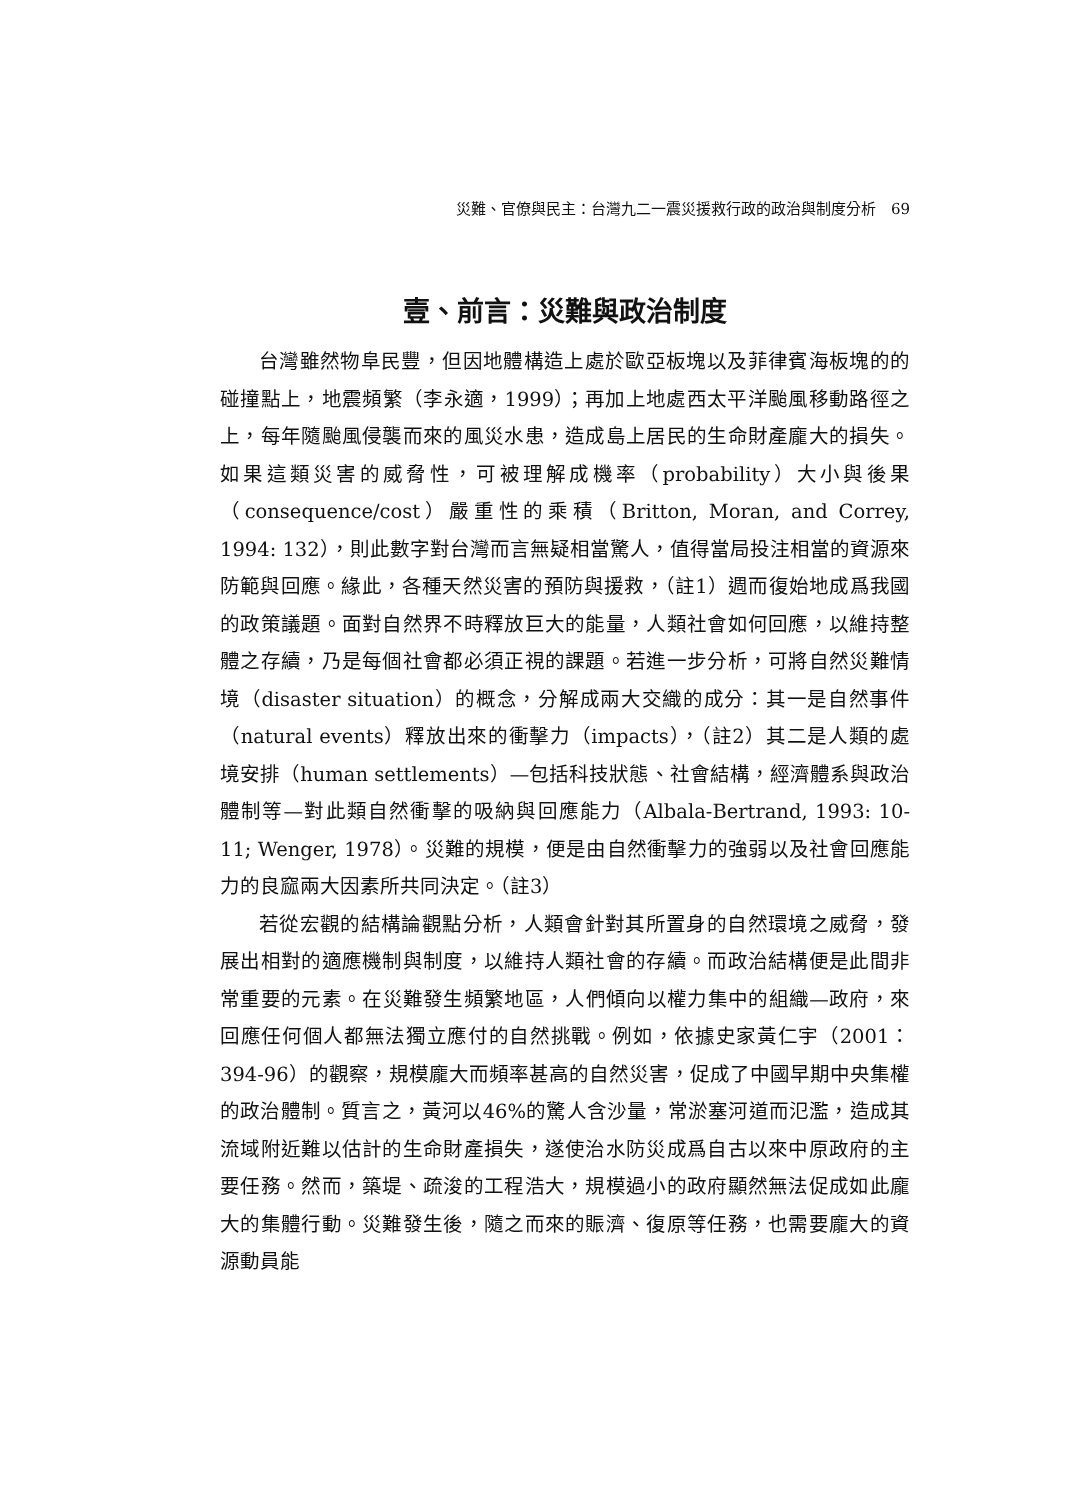災難、官僚與民主：台灣九二一震災援救行政的政治與制度分析　69
壹、前言：災難與政治制度
台灣雖然物阜民豐，但因地體構造上處於歐亞板塊以及菲律賓海板塊的的碰撞點上，地震頻繁（李永適，1999）；再加上地處西太平洋颱風移動路徑之上，每年隨颱風侵襲而來的風災水患，造成島上居民的生命財產龐大的損失。如果這類災害的威脅性，可被理解成機率（probability）大小與後果（consequence/cost）嚴重性的乘積（Britton, Moran, and Correy, 1994: 132），則此數字對台灣而言無疑相當驚人，值得當局投注相當的資源來防範與回應。緣此，各種天然災害的預防與援救，（註1）週而復始地成爲我國的政策議題。面對自然界不時釋放巨大的能量，人類社會如何回應，以維持整體之存續，乃是每個社會都必須正視的課題。若進一步分析，可將自然災難情境（disaster situation）的概念，分解成兩大交織的成分：其一是自然事件（natural events）釋放出來的衝擊力（impacts），（註2）其二是人類的處境安排（human settlements）—包括科技狀態、社會結構，經濟體系與政治體制等—對此類自然衝擊的吸納與回應能力（Albala-Bertrand, 1993: 10-11; Wenger, 1978）。災難的規模，便是由自然衝擊力的強弱以及社會回應能力的良窳兩大因素所共同決定。（註3）
若從宏觀的結構論觀點分析，人類會針對其所置身的自然環境之威脅，發展出相對的適應機制與制度，以維持人類社會的存續。而政治結構便是此間非常重要的元素。在災難發生頻繁地區，人們傾向以權力集中的組織—政府，來回應任何個人都無法獨立應付的自然挑戰。例如，依據史家黃仁宇（2001：394-96）的觀察，規模龐大而頻率甚高的自然災害，促成了中國早期中央集權的政治體制。質言之，黃河以46%的驚人含沙量，常淤塞河道而氾濫，造成其流域附近難以估計的生命財產損失，遂使治水防災成爲自古以來中原政府的主要任務。然而，築堤、疏浚的工程浩大，規模過小的政府顯然無法促成如此龐大的集體行動。災難發生後，隨之而來的賑濟、復原等任務，也需要龐大的資源動員能